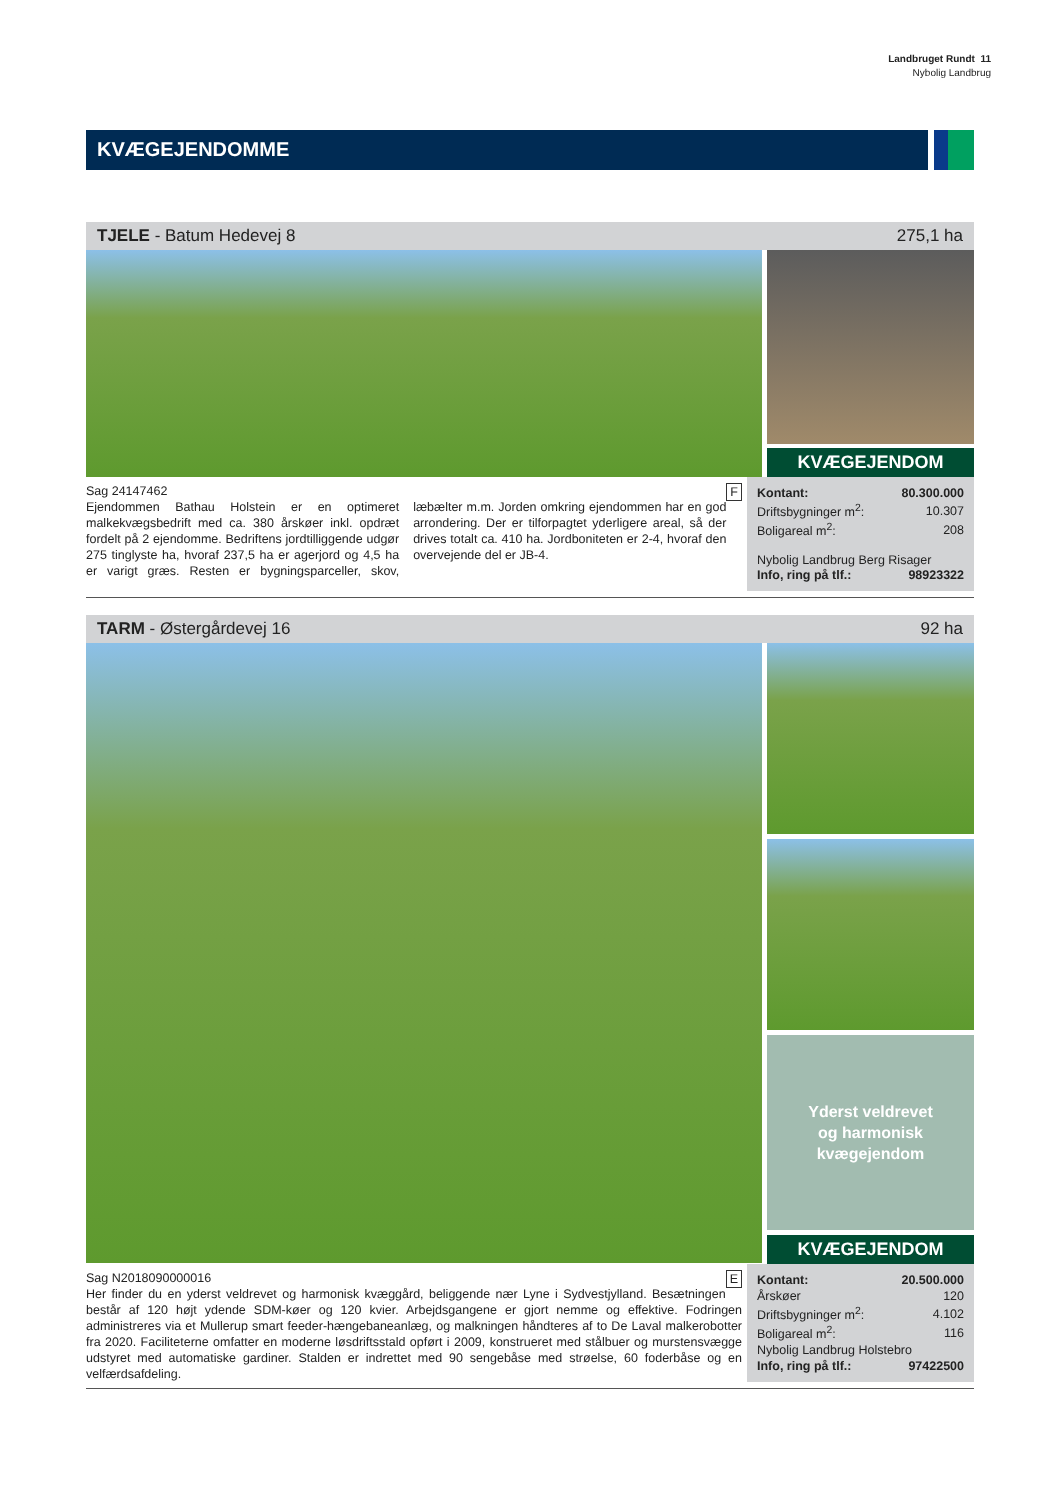Landbruget Rundt 11
Nybolig Landbrug
KVÆGEJENDOMME
TJELE - Batum Hedevej 8 275,1 ha
KVÆGEJENDOM
Sag 24147462 F
Ejendommen Bathau Holstein er en optimeret malkekvægsbedrift med ca. 380 årskøer inkl. opdræt fordelt på 2 ejendomme. Bedriftens jordtilliggende udgør 275 tinglyste ha, hvoraf 237,5 ha er agerjord og 4,5 ha er varigt græs. Resten er bygningsparceller, skov, læbælter m.m. Jorden omkring ejendommen har en god arrondering. Der er tilforpagtet yderligere areal, så der drives totalt ca. 410 ha. Jordboniteten er 2-4, hvoraf den overvejende del er JB-4.
| Kontant: | 80.300.000 |
| Driftsbygninger m<sup>2</sup>: | 10.307 |
| Boligareal m<sup>2</sup>: | 208 |
Nybolig Landbrug Berg Risager
| Info, ring på tlf.: | 98923322 |
TARM - Østergårdevej 16 92 ha
Yderst veldrevet
og harmonisk
kvægejendom
KVÆGEJENDOM
Sag N2018090000016 E
Her finder du en yderst veldrevet og harmonisk kvæggård, beliggende nær Lyne i Sydvestjylland. Besætningen består af 120 højt ydende SDM-køer og 120 kvier. Arbejdsgangene er gjort nemme og effektive. Fodringen administreres via et Mullerup smart feeder-hængebaneanlæg, og malkningen håndteres af to De Laval malkerobotter fra 2020. Faciliteterne omfatter en moderne løsdriftsstald opført i 2009, konstrueret med stålbuer og murstensvægge udstyret med automatiske gardiner. Stalden er indrettet med 90 sengebåse med strøelse, 60 foderbåse og en velfærdsafdeling.
| Kontant: | 20.500.000 |
| Årskøer | 120 |
| Driftsbygninger m<sup>2</sup>: | 4.102 |
| Boligareal m<sup>2</sup>: | 116 |
| Nybolig Landbrug Holstebro | |
| Info, ring på tlf.: | 97422500 |